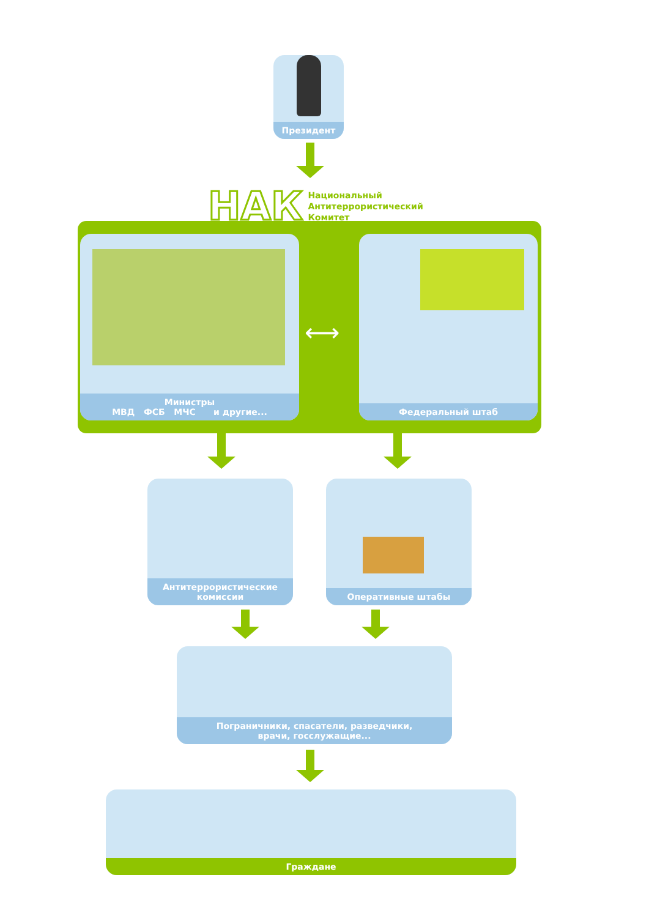Президент
НАК
Национальный
Антитеррористический
Комитет
Министры
МВД ФСБ МЧС и другие...
⟷
Федеральный штаб
Антитеррористические
комиссии
Оперативные штабы
Пограничники, спасатели, разведчики,
врачи, госслужащие...
Граждане